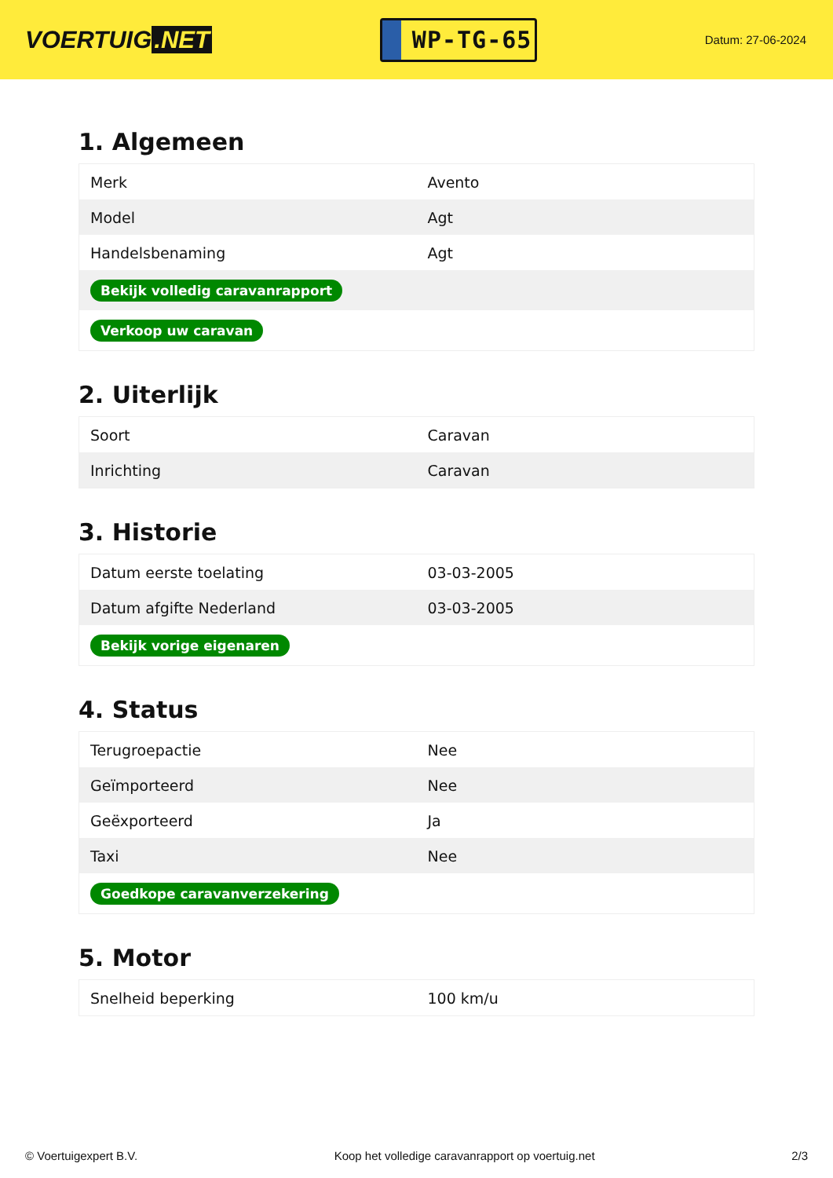VOERTUIG.NET
WP-TG-65
Datum: 27-06-2024
1. Algemeen
| Merk | Avento |
| Model | Agt |
| Handelsbenaming | Agt |
| Bekijk volledig caravanrapport | |
| Verkoop uw caravan | |
2. Uiterlijk
| Soort | Caravan |
| Inrichting | Caravan |
3. Historie
| Datum eerste toelating | 03-03-2005 |
| Datum afgifte Nederland | 03-03-2005 |
| Bekijk vorige eigenaren | |
4. Status
| Terugroepactie | Nee |
| Geïmporteerd | Nee |
| Geëxporteerd | Ja |
| Taxi | Nee |
| Goedkope caravanverzekering | |
5. Motor
| Snelheid beperking | 100 km/u |
© Voertuigexpert B.V. Koop het volledige caravanrapport op voertuig.net 2/3